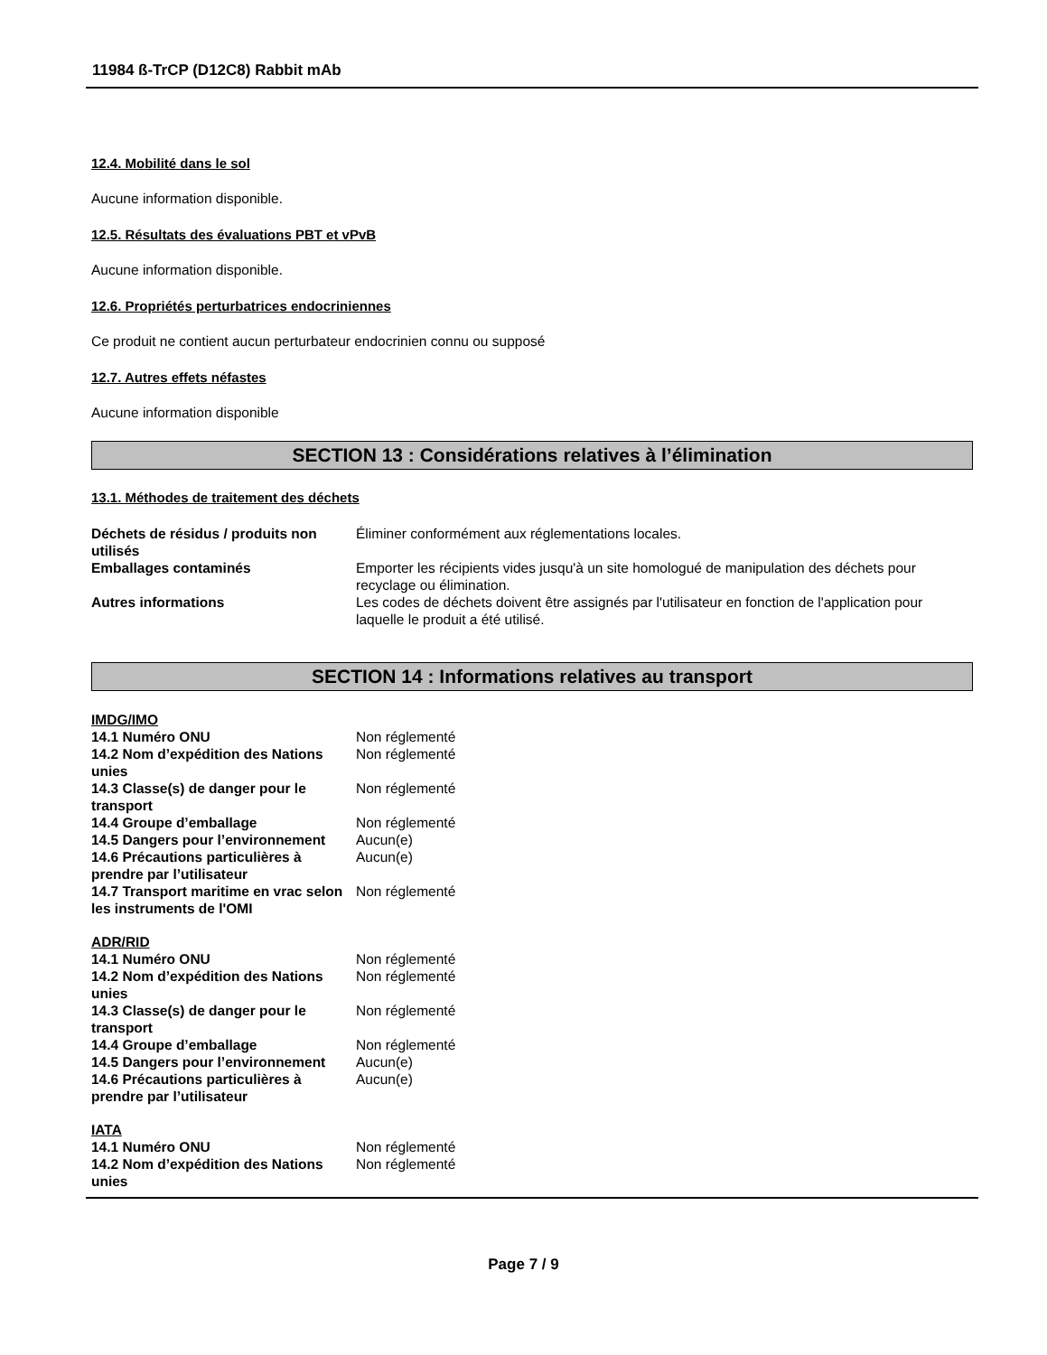11984 ß-TrCP (D12C8) Rabbit mAb
12.4. Mobilité dans le sol
Aucune information disponible.
12.5. Résultats des évaluations PBT et vPvB
Aucune information disponible.
12.6. Propriétés perturbatrices endocriniennes
Ce produit ne contient aucun perturbateur endocrinien connu ou supposé
12.7. Autres effets néfastes
Aucune information disponible
SECTION 13 : Considérations relatives à l’élimination
13.1. Méthodes de traitement des déchets
| Déchets de résidus / produits non utilisés | Éliminer conformément aux réglementations locales. |
| Emballages contaminés | Emporter les récipients vides jusqu'à un site homologué de manipulation des déchets pour recyclage ou élimination. |
| Autres informations | Les codes de déchets doivent être assignés par l'utilisateur en fonction de l'application pour laquelle le produit a été utilisé. |
SECTION 14 : Informations relatives au transport
IMDG/IMO
| 14.1 Numéro ONU | Non réglementé |
| 14.2 Nom d’expédition des Nations unies | Non réglementé |
| 14.3 Classe(s) de danger pour le transport | Non réglementé |
| 14.4 Groupe d’emballage | Non réglementé |
| 14.5 Dangers pour l’environnement | Aucun(e) |
| 14.6 Précautions particulières à prendre par l’utilisateur | Aucun(e) |
| 14.7 Transport maritime en vrac selon les instruments de l'OMI | Non réglementé |
ADR/RID
| 14.1 Numéro ONU | Non réglementé |
| 14.2 Nom d’expédition des Nations unies | Non réglementé |
| 14.3 Classe(s) de danger pour le transport | Non réglementé |
| 14.4 Groupe d’emballage | Non réglementé |
| 14.5 Dangers pour l’environnement | Aucun(e) |
| 14.6 Précautions particulières à prendre par l’utilisateur | Aucun(e) |
IATA
| 14.1 Numéro ONU | Non réglementé |
| 14.2 Nom d’expédition des Nations unies | Non réglementé |
Page 7 / 9